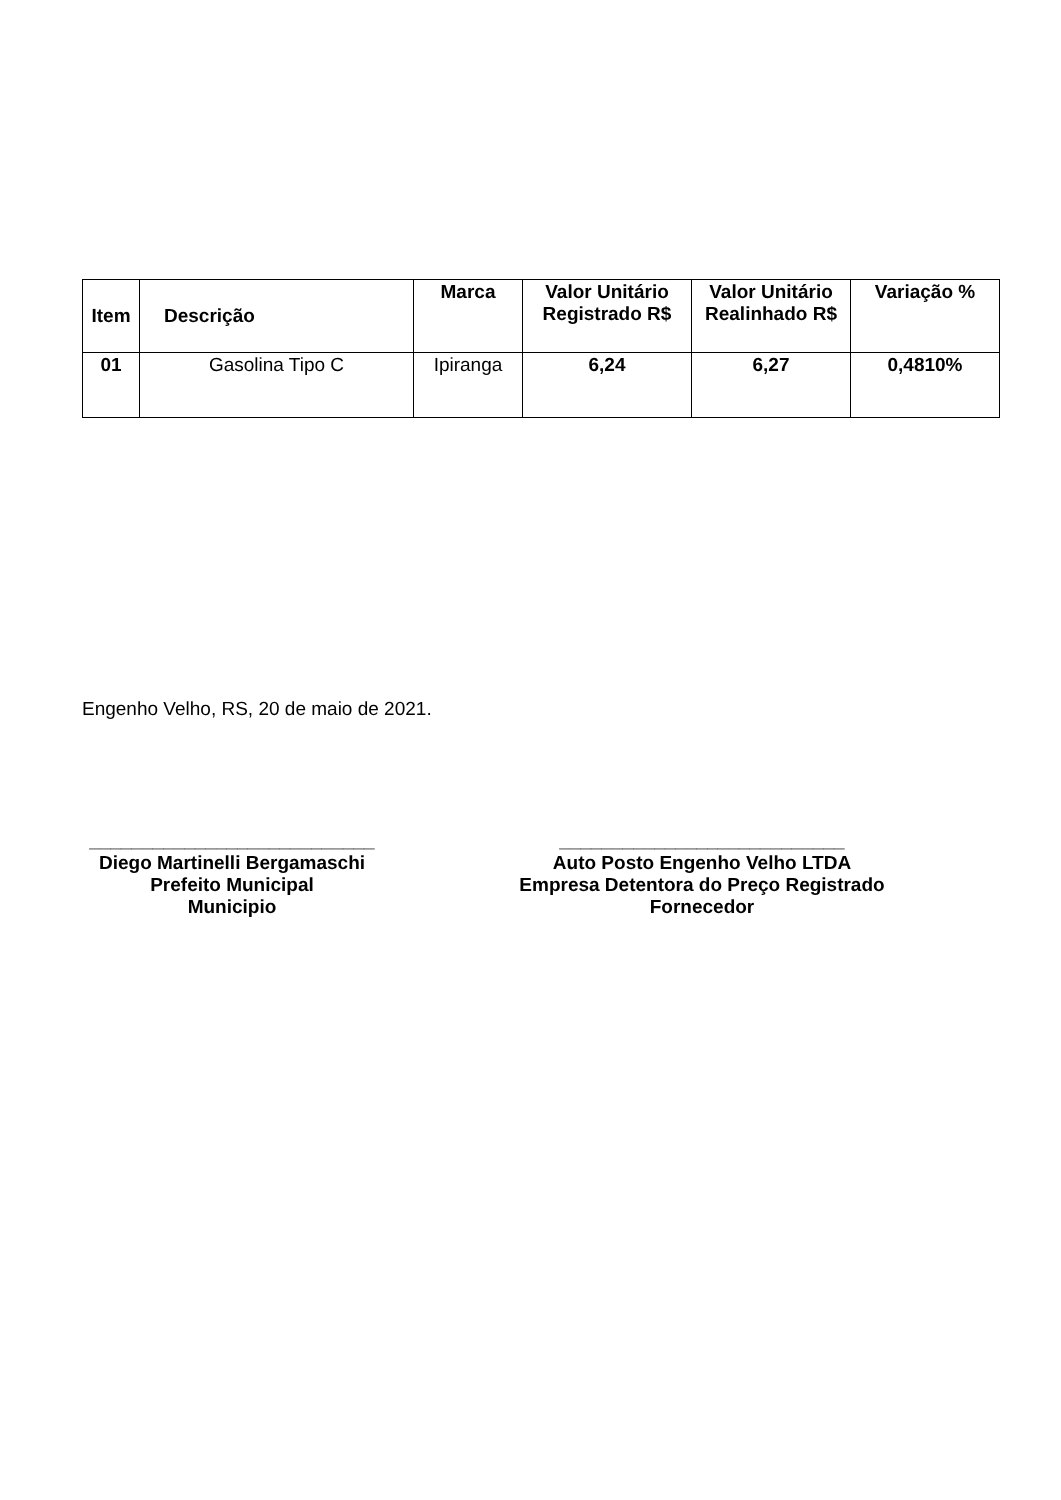| Item | Descrição | Marca | Valor Unitário Registrado R$ | Valor Unitário Realinhado R$ | Variação % |
| --- | --- | --- | --- | --- | --- |
| 01 | Gasolina Tipo C | Ipiranga | 6,24 | 6,27 | 0,4810% |
Engenho Velho, RS, 20 de maio de 2021.
___________________________
Diego Martinelli Bergamaschi
Prefeito Municipal
Municipio
___________________________
Auto Posto Engenho Velho LTDA
Empresa Detentora do Preço Registrado
Fornecedor